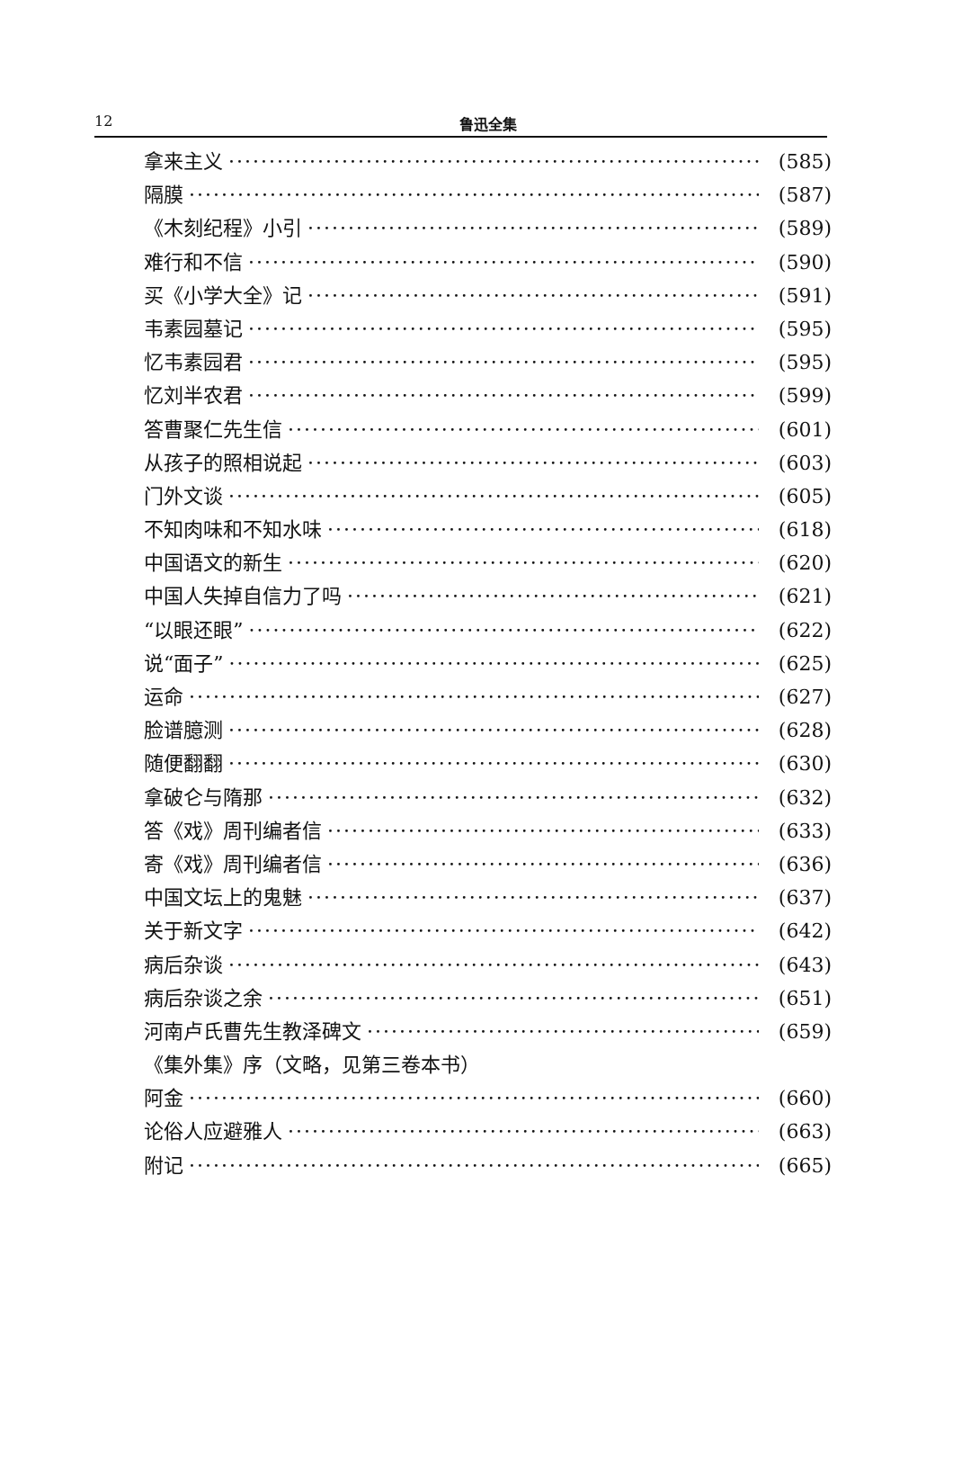12
鲁迅全集
拿来主义 (585)
隔膜 (587)
《木刻纪程》小引 (589)
难行和不信 (590)
买《小学大全》记 (591)
韦素园墓记 (595)
忆韦素园君 (595)
忆刘半农君 (599)
答曹聚仁先生信 (601)
从孩子的照相说起 (603)
门外文谈 (605)
不知肉味和不知水味 (618)
中国语文的新生 (620)
中国人失掉自信力了吗 (621)
“以眼还眼” (622)
说“面子” (625)
运命 (627)
脸谱臆测 (628)
随便翻翻 (630)
拿破仑与隋那 (632)
答《戏》周刊编者信 (633)
寄《戏》周刊编者信 (636)
中国文坛上的鬼魅 (637)
关于新文字 (642)
病后杂谈 (643)
病后杂谈之余 (651)
河南卢氏曹先生教泽碑文 (659)
《集外集》序（文略，见第三卷本书）
阿金 (660)
论俗人应避雅人 (663)
附记 (665)